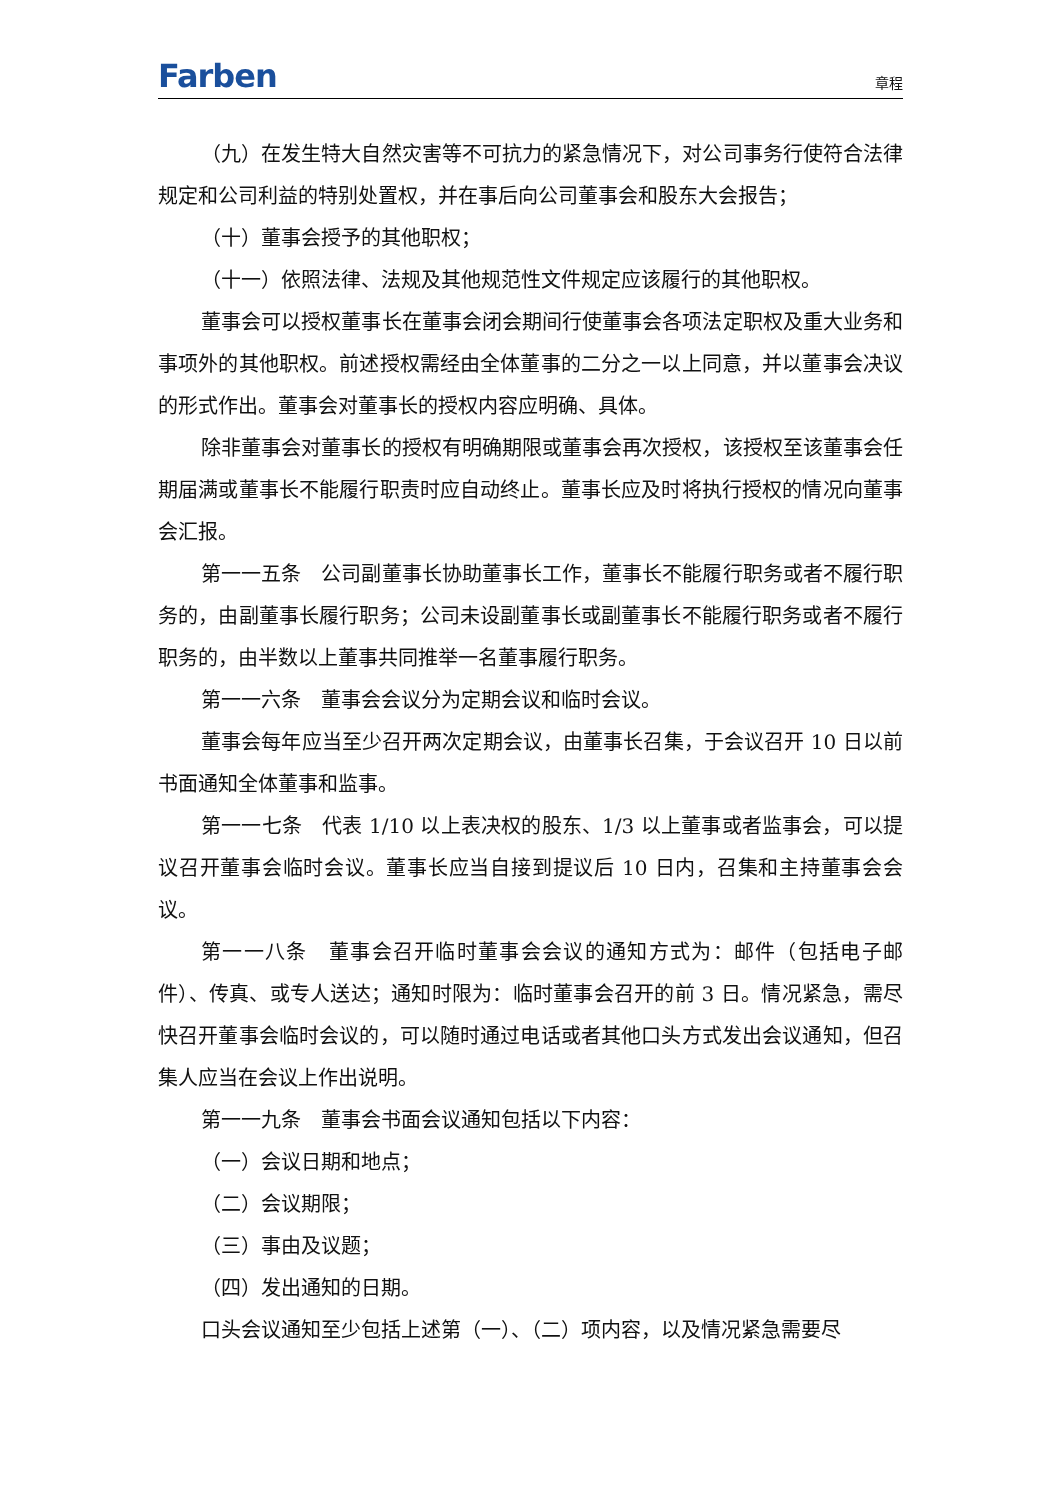Farben 章程
（九）在发生特大自然灾害等不可抗力的紧急情况下，对公司事务行使符合法律规定和公司利益的特别处置权，并在事后向公司董事会和股东大会报告；
（十）董事会授予的其他职权；
（十一）依照法律、法规及其他规范性文件规定应该履行的其他职权。
董事会可以授权董事长在董事会闭会期间行使董事会各项法定职权及重大业务和事项外的其他职权。前述授权需经由全体董事的二分之一以上同意，并以董事会决议的形式作出。董事会对董事长的授权内容应明确、具体。
除非董事会对董事长的授权有明确期限或董事会再次授权，该授权至该董事会任期届满或董事长不能履行职责时应自动终止。董事长应及时将执行授权的情况向董事会汇报。
第一一五条　公司副董事长协助董事长工作，董事长不能履行职务或者不履行职务的，由副董事长履行职务；公司未设副董事长或副董事长不能履行职务或者不履行职务的，由半数以上董事共同推举一名董事履行职务。
第一一六条　董事会会议分为定期会议和临时会议。
董事会每年应当至少召开两次定期会议，由董事长召集，于会议召开 10 日以前书面通知全体董事和监事。
第一一七条　代表 1/10 以上表决权的股东、1/3 以上董事或者监事会，可以提议召开董事会临时会议。董事长应当自接到提议后 10 日内，召集和主持董事会会议。
第一一八条　董事会召开临时董事会会议的通知方式为：邮件（包括电子邮件）、传真、或专人送达；通知时限为：临时董事会召开的前 3 日。情况紧急，需尽快召开董事会临时会议的，可以随时通过电话或者其他口头方式发出会议通知，但召集人应当在会议上作出说明。
第一一九条　董事会书面会议通知包括以下内容：
（一）会议日期和地点；
（二）会议期限；
（三）事由及议题；
（四）发出通知的日期。
口头会议通知至少包括上述第（一）、（二）项内容，以及情况紧急需要尽